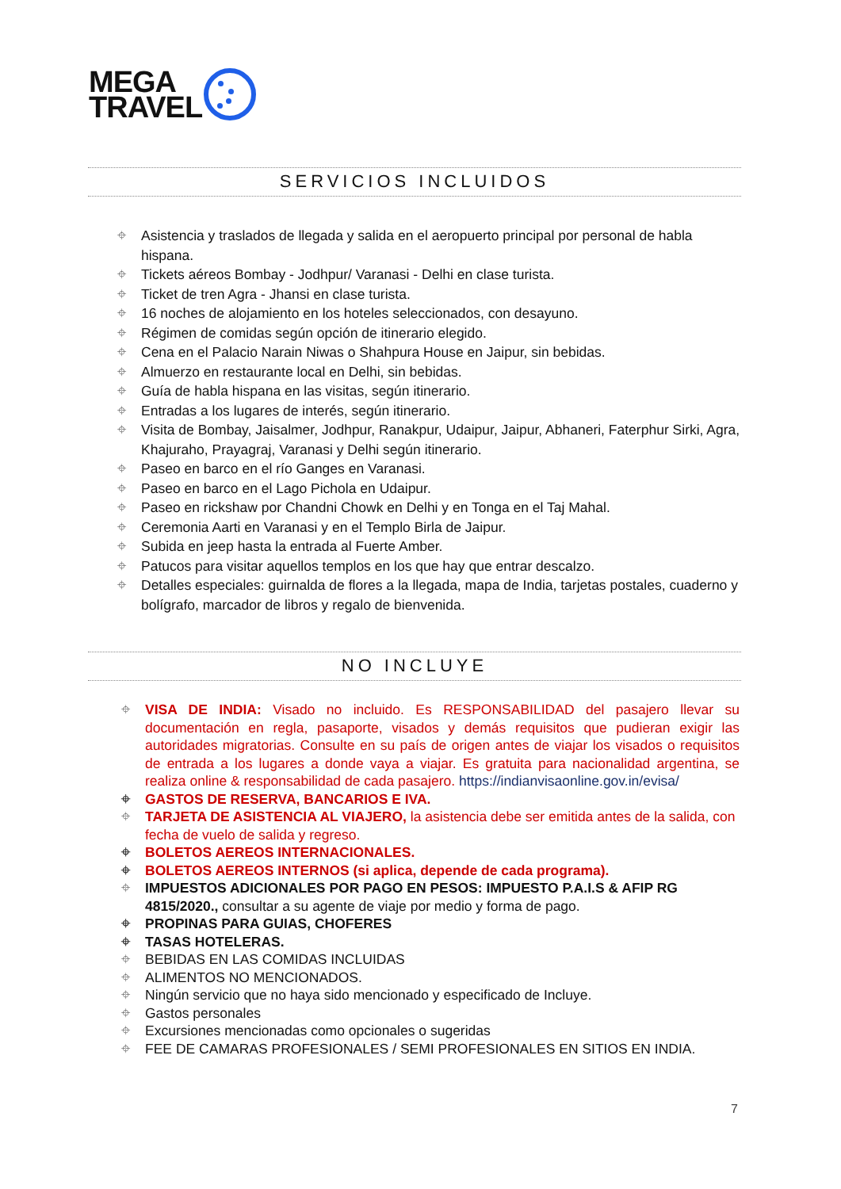MEGA
TRAVEL
SERVICIOS INCLUIDOS
Asistencia y traslados de llegada y salida en el aeropuerto principal por personal de habla hispana.
Tickets aéreos Bombay - Jodhpur/ Varanasi - Delhi en clase turista.
Ticket de tren Agra - Jhansi en clase turista.
16 noches de alojamiento en los hoteles seleccionados, con desayuno.
Régimen de comidas según opción de itinerario elegido.
Cena en el Palacio Narain Niwas o Shahpura House en Jaipur, sin bebidas.
Almuerzo en restaurante local en Delhi, sin bebidas.
Guía de habla hispana en las visitas, según itinerario.
Entradas a los lugares de interés, según itinerario.
Visita de Bombay, Jaisalmer, Jodhpur, Ranakpur, Udaipur, Jaipur, Abhaneri, Faterphur Sirki, Agra, Khajuraho, Prayagraj, Varanasi y Delhi según itinerario.
Paseo en barco en el río Ganges en Varanasi.
Paseo en barco en el Lago Pichola en Udaipur.
Paseo en rickshaw por Chandni Chowk en Delhi y en Tonga en el Taj Mahal.
Ceremonia Aarti en Varanasi y en el Templo Birla de Jaipur.
Subida en jeep hasta la entrada al Fuerte Amber.
Patucos para visitar aquellos templos en los que hay que entrar descalzo.
Detalles especiales: guirnalda de flores a la llegada, mapa de India, tarjetas postales, cuaderno y bolígrafo, marcador de libros y regalo de bienvenida.
NO INCLUYE
VISA DE INDIA: Visado no incluido. Es RESPONSABILIDAD del pasajero llevar su documentación en regla, pasaporte, visados y demás requisitos que pudieran exigir las autoridades migratorias. Consulte en su país de origen antes de viajar los visados o requisitos de entrada a los lugares a donde vaya a viajar. Es gratuita para nacionalidad argentina, se realiza online & responsabilidad de cada pasajero. https://indianvisaonline.gov.in/evisa/
GASTOS DE RESERVA, BANCARIOS E IVA.
TARJETA DE ASISTENCIA AL VIAJERO, la asistencia debe ser emitida antes de la salida, con fecha de vuelo de salida y regreso.
BOLETOS AEREOS INTERNACIONALES.
BOLETOS AEREOS INTERNOS (si aplica, depende de cada programa).
IMPUESTOS ADICIONALES POR PAGO EN PESOS: IMPUESTO P.A.I.S & AFIP RG 4815/2020., consultar a su agente de viaje por medio y forma de pago.
PROPINAS PARA GUIAS, CHOFERES
TASAS HOTELERAS.
BEBIDAS EN LAS COMIDAS INCLUIDAS
ALIMENTOS NO MENCIONADOS.
Ningún servicio que no haya sido mencionado y especificado de Incluye.
Gastos personales
Excursiones mencionadas como opcionales o sugeridas
FEE DE CAMARAS PROFESIONALES / SEMI PROFESIONALES EN SITIOS EN INDIA.
7